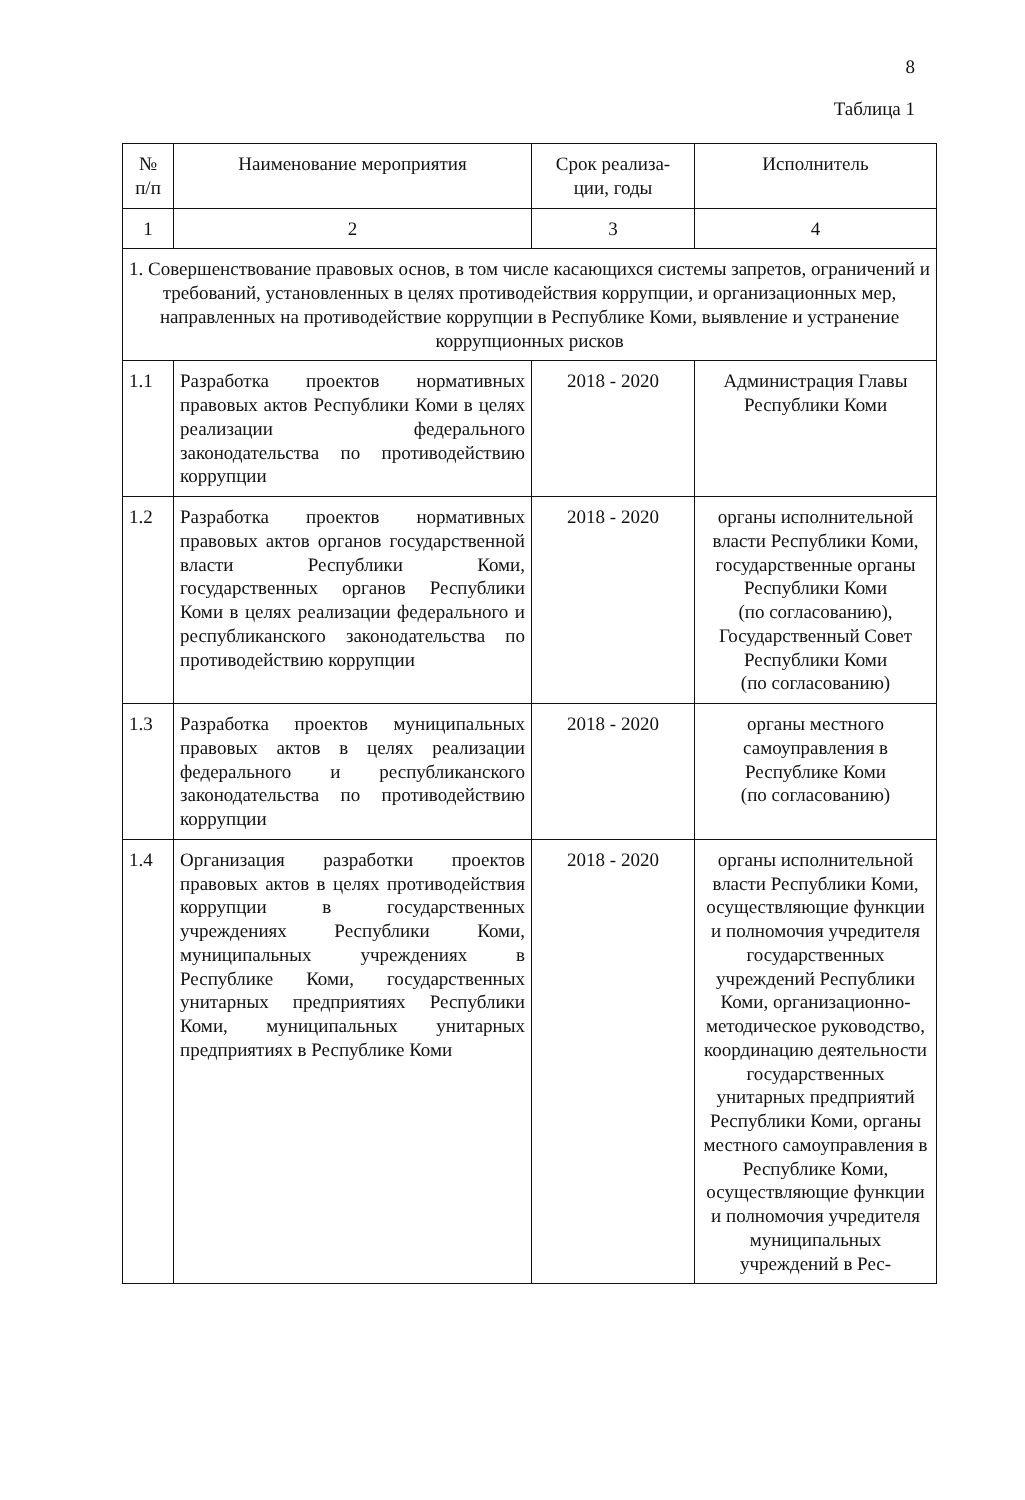8
Таблица 1
| № п/п | Наименование мероприятия | Срок реализа- ции, годы | Исполнитель |
| --- | --- | --- | --- |
| 1 | 2 | 3 | 4 |
| 1. Совершенствование правовых основ, в том числе касающихся системы запретов, ограничений и требований, установленных в целях противодействия коррупции, и организационных мер, направленных на противодействие коррупции в Республике Коми, выявление и устранение коррупционных рисков | | | |
| 1.1 | Разработка проектов нормативных правовых актов Республики Коми в целях реализации федерального законодательства по противодействию коррупции | 2018 - 2020 | Администрация Главы Республики Коми |
| 1.2 | Разработка проектов нормативных правовых актов органов государственной власти Республики Коми, государственных органов Республики Коми в целях реализации федерального и республиканского законодательства по противодействию коррупции | 2018 - 2020 | органы исполнительной власти Республики Коми, государственные органы Республики Коми (по согласованию), Государственный Совет Республики Коми (по согласованию) |
| 1.3 | Разработка проектов муниципальных правовых актов в целях реализации федерального и республиканского законодательства по противодействию коррупции | 2018 - 2020 | органы местного самоуправления в Республике Коми (по согласованию) |
| 1.4 | Организация разработки проектов правовых актов в целях противодействия коррупции в государственных учреждениях Республики Коми, муниципальных учреждениях в Республике Коми, государственных унитарных предприятиях Республики Коми, муниципальных унитарных предприятиях в Республике Коми | 2018 - 2020 | органы исполнительной власти Республики Коми, осуществляющие функции и полномочия учредителя государственных учреждений Республики Коми, организационно-методическое руководство, координацию деятельности государственных унитарных предприятий Республики Коми, органы местного самоуправления в Республике Коми, осуществляющие функции и полномочия учредителя муниципальных учреждений в Рес- |